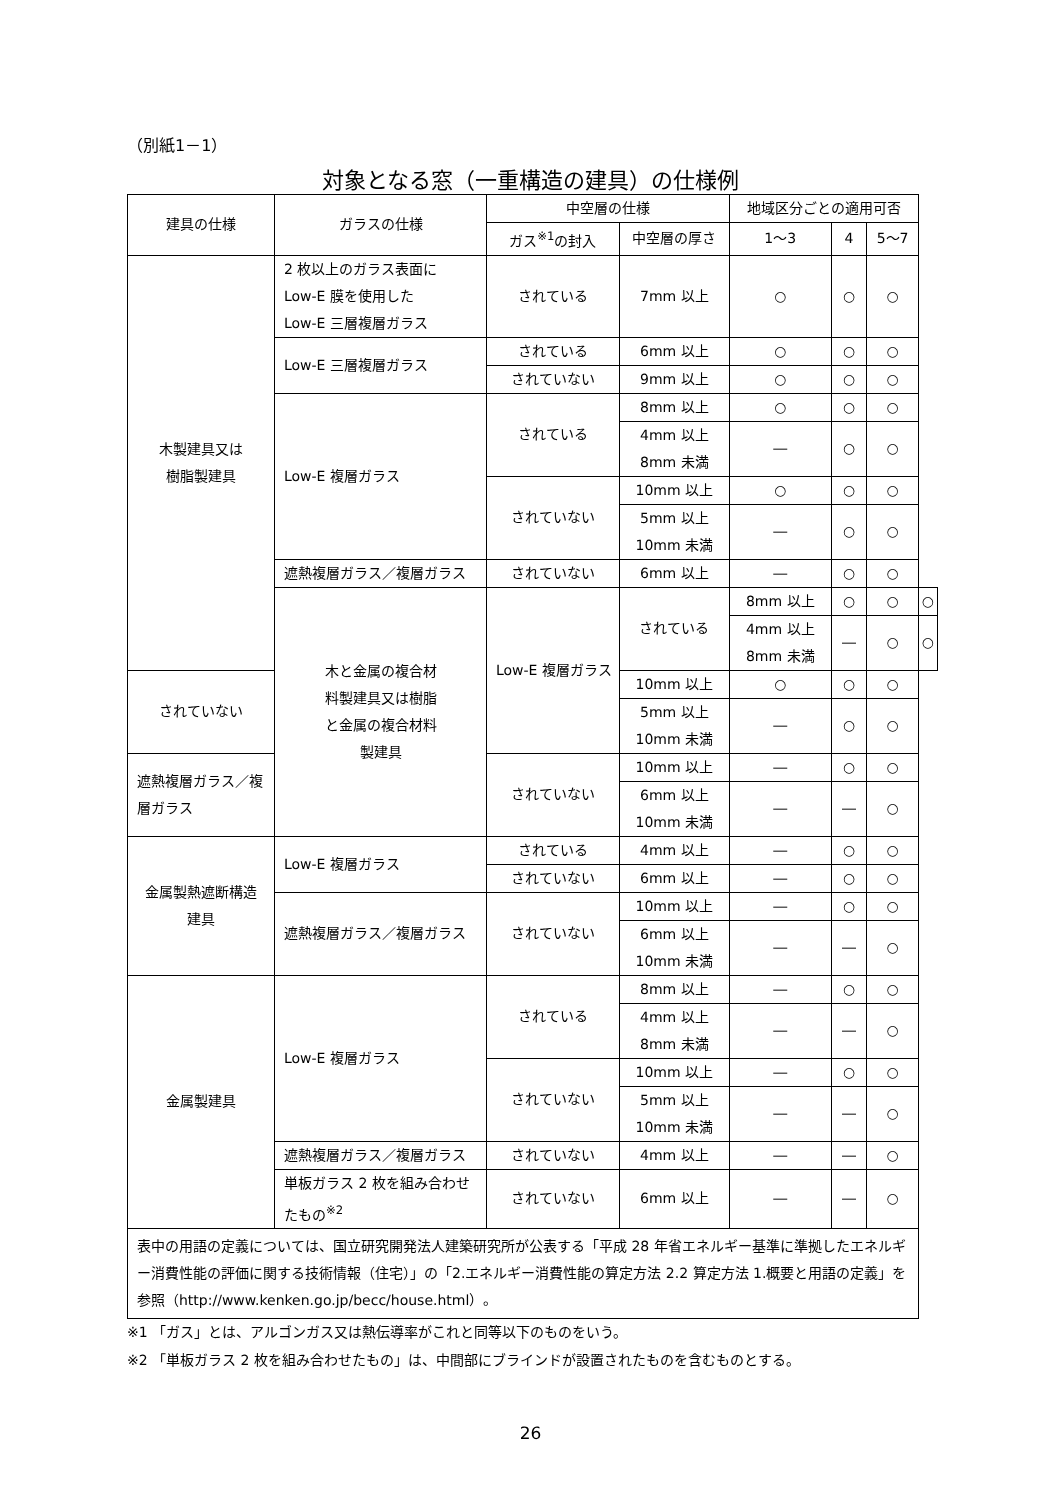（別紙1－1）
対象となる窓（一重構造の建具）の仕様例
| 建具の仕様 | ガラスの仕様 | 中空層の仕様 | | 地域区分ごとの適用可否 | | | |
| --- | --- | --- | --- | --- | --- | --- | --- |
| | | ガス<sup>※1</sup>の封入 | 中空層の厚さ | 1～3 | 4 | 5～7 | |
| 木製建具又は 樹脂製建具 | 2 枚以上のガラス表面に Low-E 膜を使用した Low-E 三層複層ガラス | されている | 7mm 以上 | ○ | ○ | ○ | |
| | Low-E 三層複層ガラス | されている | 6mm 以上 | ○ | ○ | ○ | |
| | | されていない | 9mm 以上 | ○ | ○ | ○ | |
| | Low-E 複層ガラス | されている | 8mm 以上 | ○ | ○ | ○ | |
| | | | 4mm 以上 8mm 未満 | ― | ○ | ○ | |
| | | されていない | 10mm 以上 | ○ | ○ | ○ | |
| | | | 5mm 以上 10mm 未満 | ― | ○ | ○ | |
| | 遮熱複層ガラス／複層ガラス | されていない | 6mm 以上 | ― | ○ | ○ | |
| | 木と金属の複合材 料製建具又は樹脂 と金属の複合材料 製建具 | Low-E 複層ガラス | されている | 8mm 以上 | ○ | ○ | ○ |
| | | | | 4mm 以上 8mm 未満 | ― | ○ | ○ |
| されていない | | | 10mm 以上 | ○ | ○ | ○ | |
| | | | 5mm 以上 10mm 未満 | ― | ○ | ○ | |
| 遮熱複層ガラス／複層ガラス | | されていない | 10mm 以上 | ― | ○ | ○ | |
| | | | 6mm 以上 10mm 未満 | ― | ― | ○ | |
| 金属製熱遮断構造 建具 | Low-E 複層ガラス | されている | 4mm 以上 | ― | ○ | ○ | |
| | | されていない | 6mm 以上 | ― | ○ | ○ | |
| | 遮熱複層ガラス／複層ガラス | されていない | 10mm 以上 | ― | ○ | ○ | |
| | | | 6mm 以上 10mm 未満 | ― | ― | ○ | |
| 金属製建具 | Low-E 複層ガラス | されている | 8mm 以上 | ― | ○ | ○ | |
| | | | 4mm 以上 8mm 未満 | ― | ― | ○ | |
| | | されていない | 10mm 以上 | ― | ○ | ○ | |
| | | | 5mm 以上 10mm 未満 | ― | ― | ○ | |
| | 遮熱複層ガラス／複層ガラス | されていない | 4mm 以上 | ― | ― | ○ | |
| | 単板ガラス 2 枚を組み合わせ たもの<sup>※2</sup> | されていない | 6mm 以上 | ― | ― | ○ | |
| 表中の用語の定義については、国立研究開発法人建築研究所が公表する「平成 28 年省エネルギー基準に準拠したエネルギー消費性能の評価に関する技術情報（住宅）」の「2.エネルギー消費性能の算定方法 2.2 算定方法 1.概要と用語の定義」を参照（http://www.kenken.go.jp/becc/house.html）。 | | | | | | | |
※1 「ガス」とは、アルゴンガス又は熱伝導率がこれと同等以下のものをいう。
※2 「単板ガラス 2 枚を組み合わせたもの」は、中間部にブラインドが設置されたものを含むものとする。
26